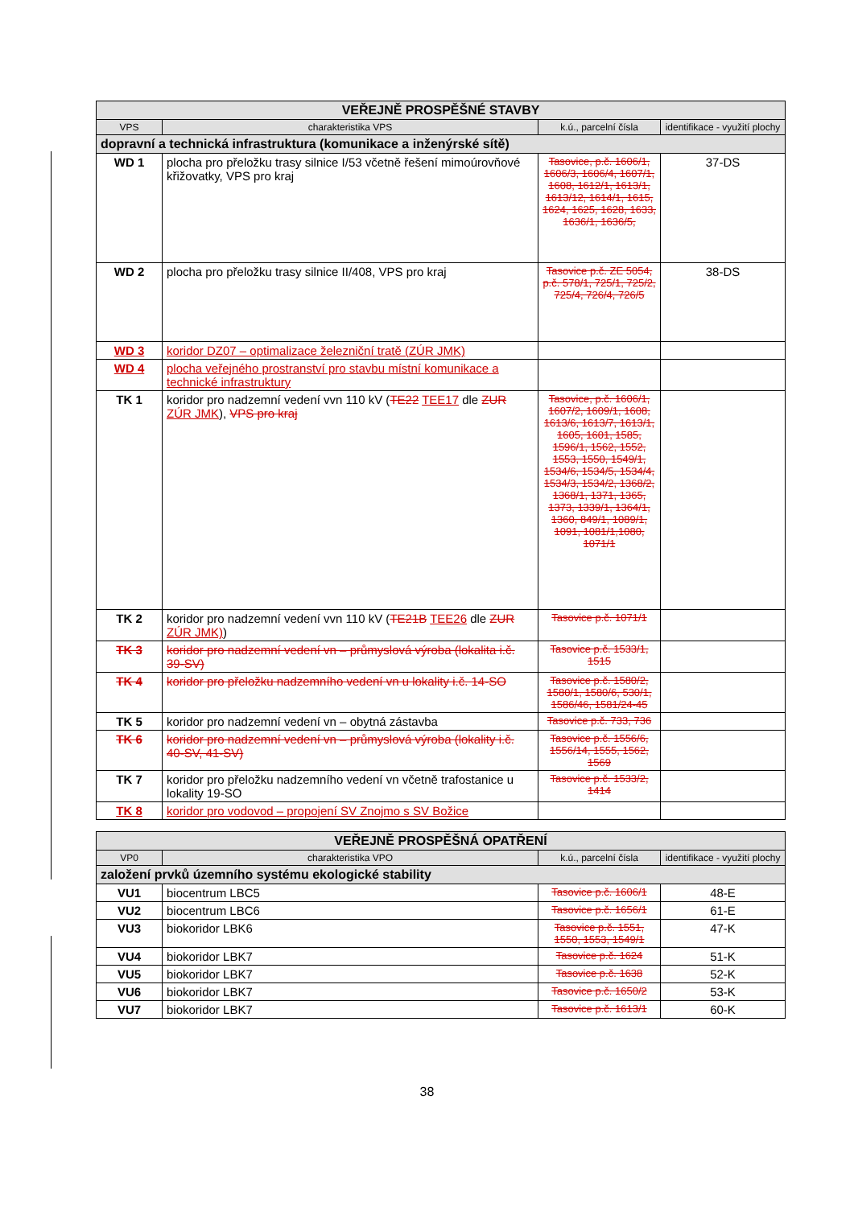| VEŘEJNĚ PROSPĚŠNÉ STAVBY | | | |
| --- | --- | --- | --- |
| VPS | charakteristika VPS | k.ú., parcelní čísla | identifikace - využití plochy |
| dopravní a technická infrastruktura (komunikace a inženýrské sítě) | | | |
| WD 1 | plocha pro přeložku trasy silnice I/53 včetně řešení mimoúrovňové křižovatky, VPS pro kraj | Tasovice, p.č. 1606/1, 1606/3, 1606/4, 1607/1, 1608, 1612/1, 1613/1, 1613/12, 1614/1, 1615, 1624, 1625, 1628, 1633, 1636/1, 1636/5, | 37-DS |
| WD 2 | plocha pro přeložku trasy silnice II/408, VPS pro kraj | Tasovice p.č. ZE 5054, p.č. 578/1, 725/1, 725/2, 725/4, 726/4, 726/5 | 38-DS |
| WD 3 | koridor DZ07 – optimalizace železniční tratě (ZÚR JMK) | | |
| WD 4 | plocha veřejného prostranství pro stavbu místní komunikace a technické infrastruktury | | |
| TK 1 | koridor pro nadzemní vedení vvn 110 kV ( TE22 TEE17 dle ZUR ZÚR JMK ), VPS pro kraj | Tasovice, p.č. 1606/1, 1607/2, 1609/1, 1608, 1613/6, 1613/7, 1613/1, 1605, 1601, 1585, 1596/1, 1562, 1552, 1553, 1550, 1549/1, 1534/6, 1534/5, 1534/4, 1534/3, 1534/2, 1368/2, 1368/1, 1371, 1365, 1373, 1339/1, 1364/1, 1360, 849/1, 1089/1, 1091, 1081/1,1080, 1071/1 | |
| TK 2 | koridor pro nadzemní vedení vvn 110 kV ( TE21B TEE26 dle ZUR ZÚR JMK) ) | Tasovice p.č. 1071/1 | |
| TK 3 | koridor pro nadzemní vedení vn – průmyslová výroba (lokalita i.č. 39-SV) | Tasovice p.č. 1533/1, 1515 | |
| TK 4 | koridor pro přeložku nadzemního vedení vn u lokality i.č. 14-SO | Tasovice p.č. 1580/2, 1580/1, 1580/6, 530/1, 1586/46, 1581/24-45 | |
| TK 5 | koridor pro nadzemní vedení vn – obytná zástavba | Tasovice p.č. 733, 736 | |
| TK 6 | koridor pro nadzemní vedení vn – průmyslová výroba (lokality i.č. 40-SV, 41-SV) | Tasovice p.č. 1556/6, 1556/14, 1555, 1562, 1569 | |
| TK 7 | koridor pro přeložku nadzemního vedení vn včetně trafostanice u lokality 19-SO | Tasovice p.č. 1533/2, 1414 | |
| TK 8 | koridor pro vodovod – propojení SV Znojmo s SV Božice | | |
| VEŘEJNĚ PROSPĚŠNÁ OPATŘENÍ | | | |
| --- | --- | --- | --- |
| VP0 | charakteristika VPO | k.ú., parcelní čísla | identifikace - využití plochy |
| založení prvků územního systému ekologické stability | | | |
| VU1 | biocentrum LBC5 | Tasovice p.č. 1606/1 | 48-E |
| VU2 | biocentrum LBC6 | Tasovice p.č. 1656/1 | 61-E |
| VU3 | biokoridor LBK6 | Tasovice p.č. 1551, 1550, 1553, 1549/1 | 47-K |
| VU4 | biokoridor LBK7 | Tasovice p.č. 1624 | 51-K |
| VU5 | biokoridor LBK7 | Tasovice p.č. 1638 | 52-K |
| VU6 | biokoridor LBK7 | Tasovice p.č. 1650/2 | 53-K |
| VU7 | biokoridor LBK7 | Tasovice p.č. 1613/1 | 60-K |
38